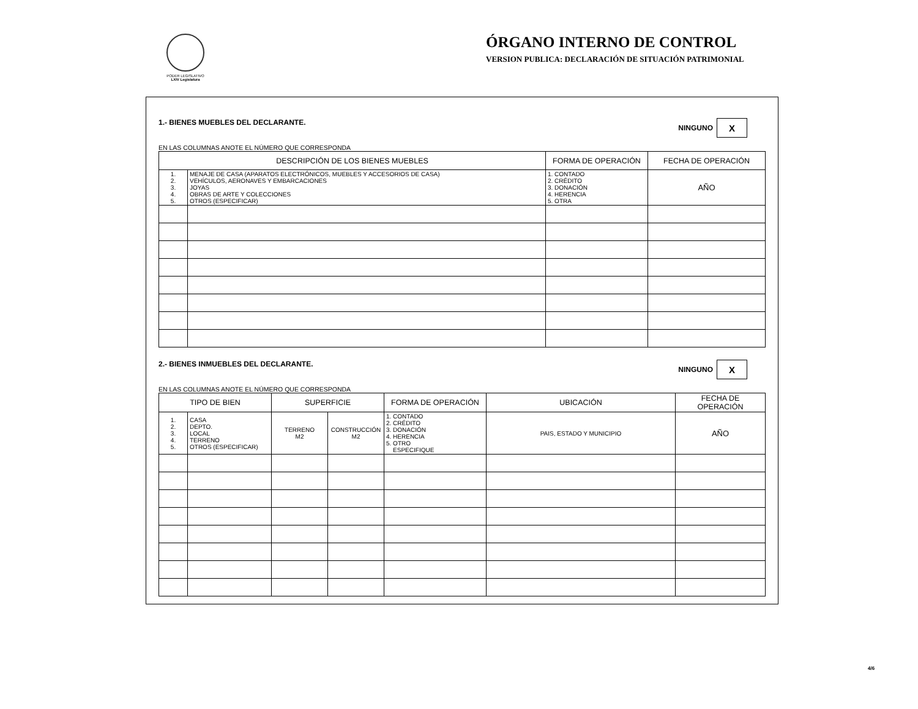PODER LEGISLATIVO
LXIV Legislatura
ÓRGANO INTERNO DE CONTROL
VERSION PUBLICA: DECLARACIÓN DE SITUACIÓN PATRIMONIAL
1.- BIENES MUEBLES DEL DECLARANTE. NINGUNO X
EN LAS COLUMNAS ANOTE EL NÚMERO QUE CORRESPONDA
| DESCRIPCIÓN DE LOS BIENES MUEBLES | | FORMA DE OPERACIÓN | FECHA DE OPERACIÓN |
| --- | --- | --- | --- |
| 1. 2. 3. 4. 5. | MENAJE DE CASA (APARATOS ELECTRÓNICOS, MUEBLES Y ACCESORIOS DE CASA) VEHÍCULOS, AERONAVES Y EMBARCACIONES JOYAS OBRAS DE ARTE Y COLECCIONES OTROS (ESPECIFICAR) | 1. CONTADO 2. CRÉDITO 3. DONACIÓN 4. HERENCIA 5. OTRA | AÑO |
2.- BIENES INMUEBLES DEL DECLARANTE. NINGUNO X
EN LAS COLUMNAS ANOTE EL NÚMERO QUE CORRESPONDA
| TIPO DE BIEN | | SUPERFICIE | | FORMA DE OPERACIÓN | UBICACIÓN | FECHA DE OPERACIÓN |
| --- | --- | --- | --- | --- | --- | --- |
| 1. 2. 3. 4. 5. | CASA DEPTO. LOCAL TERRENO OTROS (ESPECIFICAR) | TERRENO M2 | CONSTRUCCIÓN M2 | 1. CONTADO 2. CRÉDITO 3. DONACIÓN 4. HERENCIA 5. OTRO ESPECIFIQUE | PAIS, ESTADO Y MUNICIPIO | AÑO |
4/6